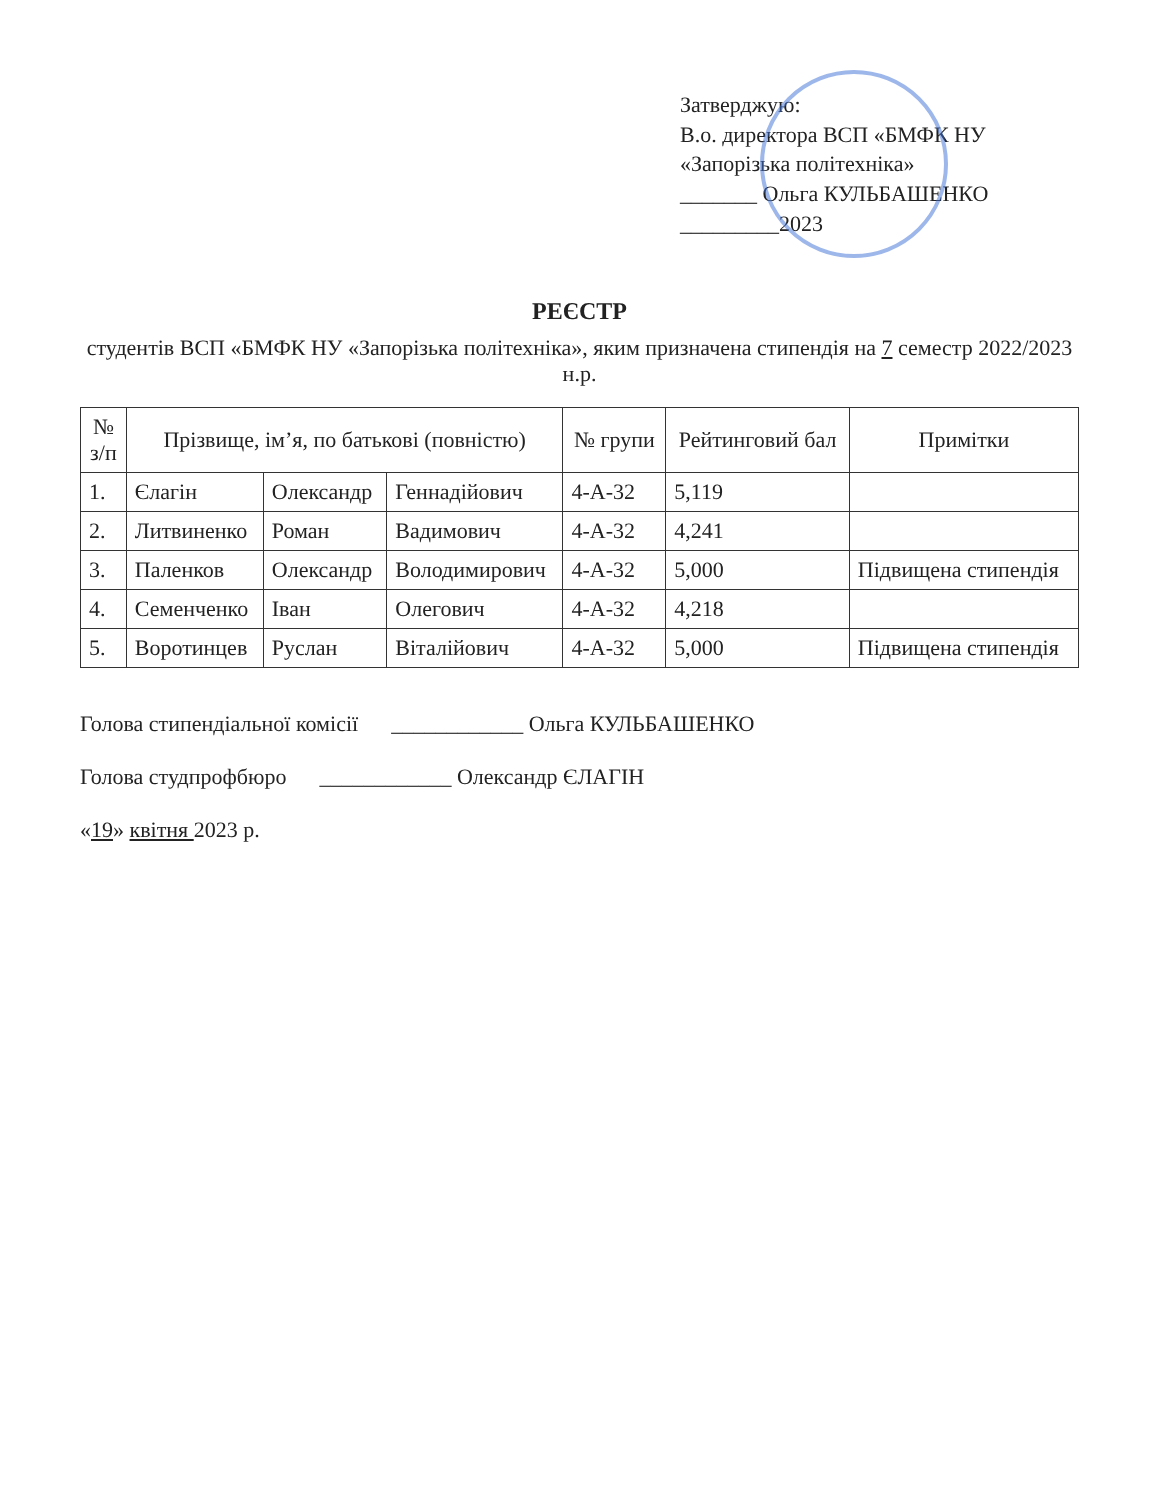Затверджую:
В.о. директора ВСП «БМФК НУ
«Запорізька політехніка»
_______ Ольга КУЛЬБАШЕНКО
_________2023
РЕЄСТР
студентів ВСП «БМФК НУ «Запорізька політехніка», яким призначена стипендія на 7 семестр 2022/2023 н.р.
| № з/п | Прізвище, ім’я, по батькові (повністю) | | | № групи | Рейтинговий бал | Примітки |
| --- | --- | --- | --- | --- | --- | --- |
| 1. | Єлагін | Олександр | Геннадійович | 4-А-32 | 5,119 | |
| 2. | Литвиненко | Роман | Вадимович | 4-А-32 | 4,241 | |
| 3. | Паленков | Олександр | Володимирович | 4-А-32 | 5,000 | Підвищена стипендія |
| 4. | Семенченко | Іван | Олегович | 4-А-32 | 4,218 | |
| 5. | Воротинцев | Руслан | Віталійович | 4-А-32 | 5,000 | Підвищена стипендія |
Голова стипендіальної комісії ____________ Ольга КУЛЬБАШЕНКО
Голова студпрофбюро ____________ Олександр ЄЛАГІН
«19» квітня 2023 р.